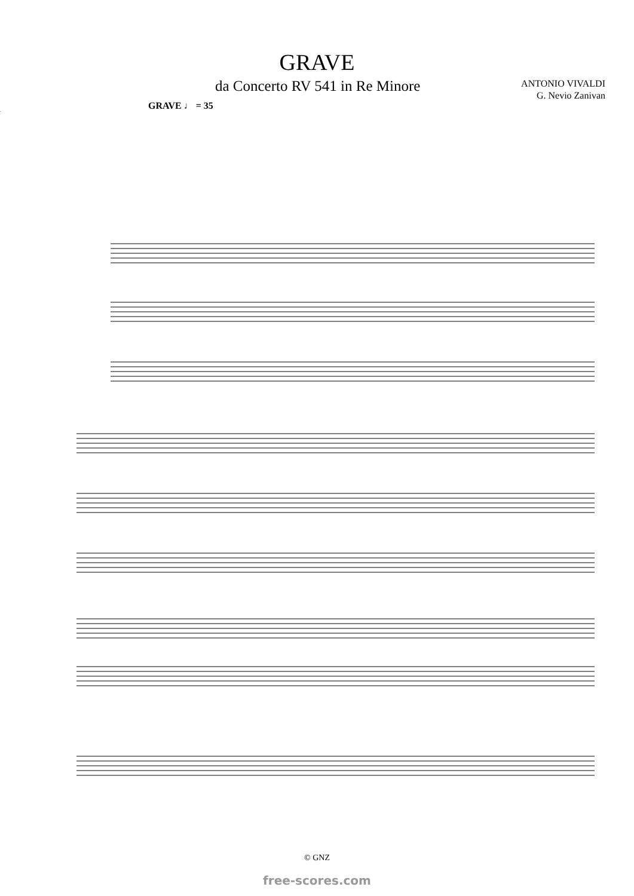GRAVE
da Concerto RV 541 in Re Minore
ANTONIO VIVALDI
G. Nevio Zanivan
GRAVE ♩ = 35
© GNZ
free-scores.com